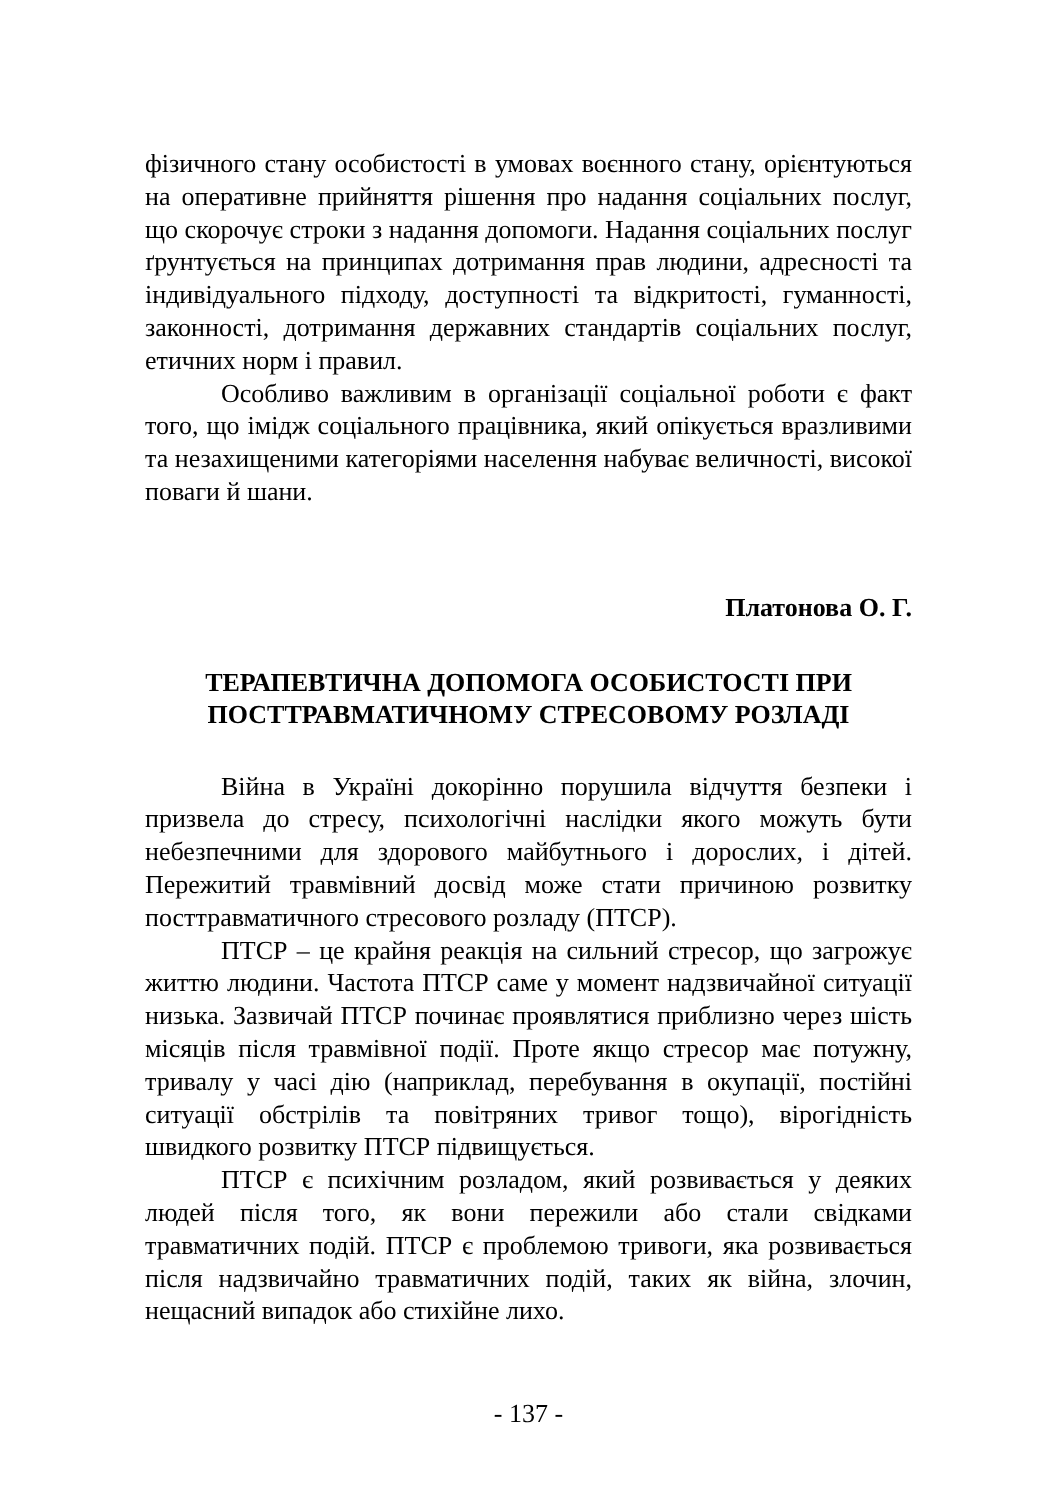фізичного стану особистості в умовах воєнного стану, орієнтуються на оперативне прийняття рішення про надання соціальних послуг, що скорочує строки з надання допомоги. Надання соціальних послуг ґрунтується на принципах дотримання прав людини, адресності та індивідуального підходу, доступності та відкритості, гуманності, законності, дотримання державних стандартів соціальних послуг, етичних норм і правил.
Особливо важливим в організації соціальної роботи є факт того, що імідж соціального працівника, який опікується вразливими та незахищеними категоріями населення набуває величності, високої поваги й шани.
Платонова О. Г.
ТЕРАПЕВТИЧНА ДОПОМОГА ОСОБИСТОСТІ ПРИ
ПОСТТРАВМАТИЧНОМУ СТРЕСОВОМУ РОЗЛАДІ
Війна в Україні докорінно порушила відчуття безпеки і призвела до стресу, психологічні наслідки якого можуть бути небезпечними для здорового майбутнього і дорослих, і дітей. Пережитий травмівний досвід може стати причиною розвитку посттравматичного стресового розладу (ПТСР).
ПТСР – це крайня реакція на сильний стресор, що загрожує життю людини. Частота ПТСР саме у момент надзвичайної ситуації низька. Зазвичай ПТСР починає проявлятися приблизно через шість місяців після травмівної події. Проте якщо стресор має потужну, тривалу у часі дію (наприклад, перебування в окупації, постійні ситуації обстрілів та повітряних тривог тощо), вірогідність швидкого розвитку ПТСР підвищується.
ПТСР є психічним розладом, який розвивається у деяких людей після того, як вони пережили або стали свідками травматичних подій. ПТСР є проблемою тривоги, яка розвивається після надзвичайно травматичних подій, таких як війна, злочин, нещасний випадок або стихійне лихо.
- 137 -